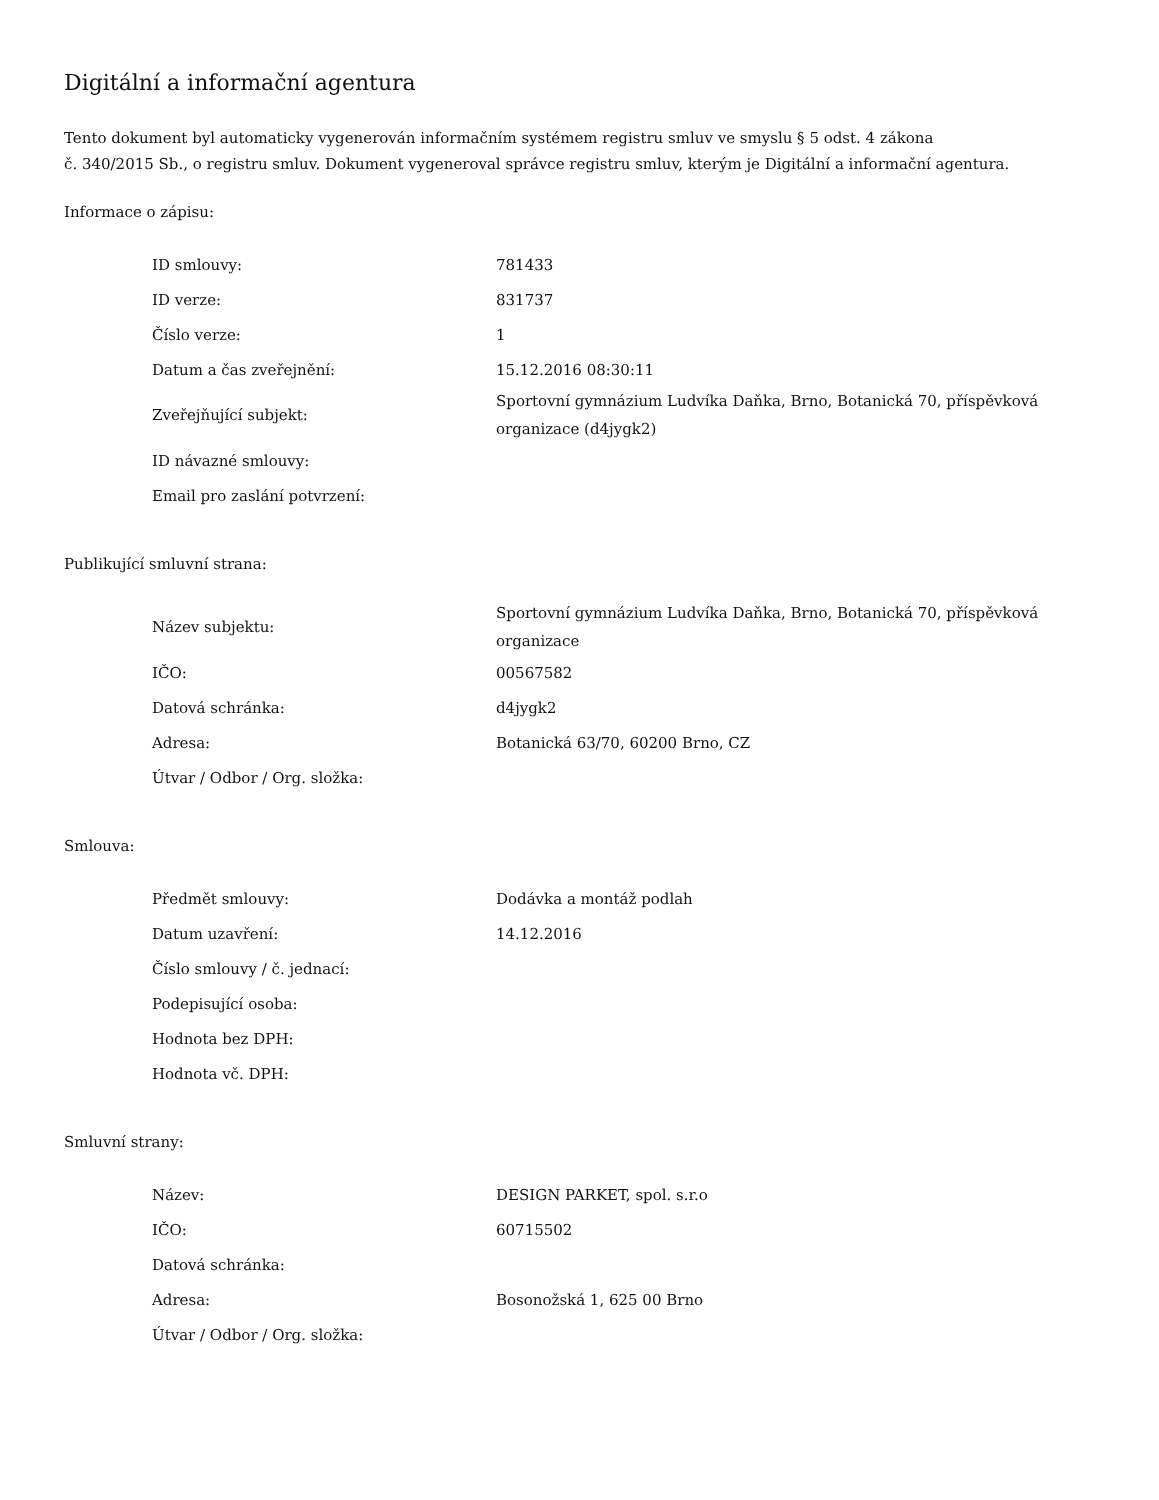Digitální a informační agentura
Tento dokument byl automaticky vygenerován informačním systémem registru smluv ve smyslu § 5 odst. 4 zákona
č. 340/2015 Sb., o registru smluv. Dokument vygeneroval správce registru smluv, kterým je Digitální a informační agentura.
Informace o zápisu:
| ID smlouvy: | 781433 |
| ID verze: | 831737 |
| Číslo verze: | 1 |
| Datum a čas zveřejnění: | 15.12.2016 08:30:11 |
| Zveřejňující subjekt: | Sportovní gymnázium Ludvíka Daňka, Brno, Botanická 70, příspěvková organizace (d4jygk2) |
| ID návazné smlouvy: | |
| Email pro zaslání potvrzení: | |
Publikující smluvní strana:
| Název subjektu: | Sportovní gymnázium Ludvíka Daňka, Brno, Botanická 70, příspěvková organizace |
| IČO: | 00567582 |
| Datová schránka: | d4jygk2 |
| Adresa: | Botanická 63/70, 60200 Brno, CZ |
| Útvar / Odbor / Org. složka: | |
Smlouva:
| Předmět smlouvy: | Dodávka a montáž podlah |
| Datum uzavření: | 14.12.2016 |
| Číslo smlouvy / č. jednací: | |
| Podepisující osoba: | |
| Hodnota bez DPH: | |
| Hodnota vč. DPH: | |
Smluvní strany:
| Název: | DESIGN PARKET, spol. s.r.o |
| IČO: | 60715502 |
| Datová schránka: | |
| Adresa: | Bosonožská 1, 625 00 Brno |
| Útvar / Odbor / Org. složka: | |